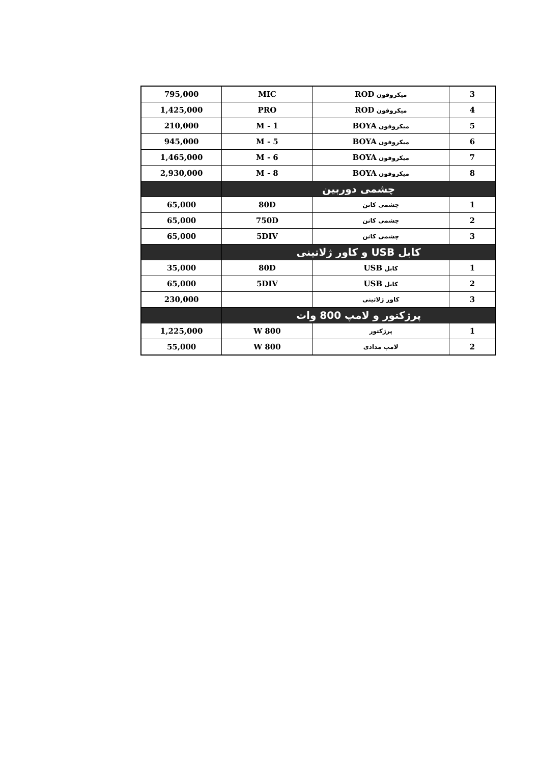| 3 | میکروفون ROD | MIC | 795,000 |
| 4 | میکروفون ROD | PRO | 1,425,000 |
| 5 | میکروفون BOYA | M - 1 | 210,000 |
| 6 | میکروفون BOYA | M - 5 | 945,000 |
| 7 | میکروفون BOYA | M - 6 | 1,465,000 |
| 8 | میکروفون BOYA | M - 8 | 2,930,000 |
| چشمی دوربین | | | |
| 1 | چشمی کانن | 80D | 65,000 |
| 2 | چشمی کانن | 750D | 65,000 |
| 3 | چشمی کانن | 5DIV | 65,000 |
| کابل USB و کاور ژلاتینی | | | |
| 1 | کابل USB | 80D | 35,000 |
| 2 | کابل USB | 5DIV | 65,000 |
| 3 | کاور ژلاتینی | | 230,000 |
| پرژکتور و لامپ 800 وات | | | |
| 1 | پرژکتور | 800 W | 1,225,000 |
| 2 | لامپ مدادی | 800 W | 55,000 |